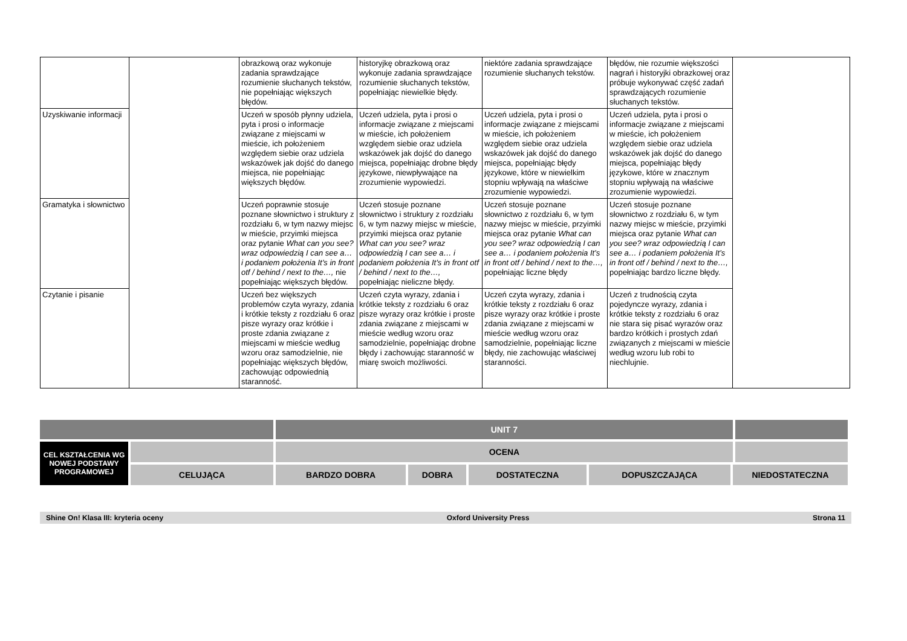| | | obrazkową oraz wykonuje zadania sprawdzające rozumienie słuchanych tekstów, nie popełniając większych błędów. | historyjkę obrazkową oraz wykonuje zadania sprawdzające rozumienie słuchanych tekstów, popełniając niewielkie błędy. | niektóre zadania sprawdzające rozumienie słuchanych tekstów. | błędów, nie rozumie większości nagrań i historyjki obrazkowej oraz próbuje wykonywać część zadań sprawdzających rozumienie słuchanych tekstów. | |
| Uzyskiwanie informacji | | Uczeń w sposób płynny udziela, pyta i prosi o informacje związane z miejscami w mieście, ich położeniem względem siebie oraz udziela wskazówek jak dojść do danego miejsca, nie popełniając większych błędów. | Uczeń udziela, pyta i prosi o informacje związane z miejscami w mieście, ich położeniem względem siebie oraz udziela wskazówek jak dojść do danego miejsca, popełniając drobne błędy językowe, niewpływające na zrozumienie wypowiedzi. | Uczeń udziela, pyta i prosi o informacje związane z miejscami w mieście, ich położeniem względem siebie oraz udziela wskazówek jak dojść do danego miejsca, popełniając błędy językowe, które w niewielkim stopniu wpływają na właściwe zrozumienie wypowiedzi. | Uczeń udziela, pyta i prosi o informacje związane z miejscami w mieście, ich położeniem względem siebie oraz udziela wskazówek jak dojść do danego miejsca, popełniając błędy językowe, które w znacznym stopniu wpływają na właściwe zrozumienie wypowiedzi. | |
| Gramatyka i słownictwo | | Uczeń poprawnie stosuje poznane słownictwo i struktury z rozdziału 6, w tym nazwy miejsc w mieście, przyimki miejsca oraz pytanie What can you see? wraz odpowiedzią I can see a… i podaniem położenia It’s in front otf / behind / next to the…, nie popełniając większych błędów. | Uczeń stosuje poznane słownictwo i struktury z rozdziału 6, w tym nazwy miejsc w mieście, przyimki miejsca oraz pytanie What can you see? wraz odpowiedzią I can see a… i podaniem położenia It’s in front otf / behind / next to the…, popełniając nieliczne błędy. | Uczeń stosuje poznane słownictwo z rozdziału 6, w tym nazwy miejsc w mieście, przyimki miejsca oraz pytanie What can you see? wraz odpowiedzią I can see a… i podaniem położenia It’s in front otf / behind / next to the…, popełniając liczne błędy | Uczeń stosuje poznane słownictwo z rozdziału 6, w tym nazwy miejsc w mieście, przyimki miejsca oraz pytanie What can you see? wraz odpowiedzią I can see a… i podaniem położenia It’s in front otf / behind / next to the…, popełniając bardzo liczne błędy. | |
| Czytanie i pisanie | | Uczeń bez większych problemów czyta wyrazy, zdania i krótkie teksty z rozdziału 6 oraz pisze wyrazy oraz krótkie i proste zdania związane z miejscami w mieście według wzoru oraz samodzielnie, nie popełniając większych błędów, zachowując odpowiednią staranność. | Uczeń czyta wyrazy, zdania i krótkie teksty z rozdziału 6 oraz pisze wyrazy oraz krótkie i proste zdania związane z miejscami w mieście według wzoru oraz samodzielnie, popełniając drobne błędy i zachowując staranność w miarę swoich możliwości. | Uczeń czyta wyrazy, zdania i krótkie teksty z rozdziału 6 oraz pisze wyrazy oraz krótkie i proste zdania związane z miejscami w mieście według wzoru oraz samodzielnie, popełniając liczne błędy, nie zachowując właściwej staranności. | Uczeń z trudnością czyta pojedyncze wyrazy, zdania i krótkie teksty z rozdziału 6 oraz nie stara się pisać wyrazów oraz bardzo krótkich i prostych zdań związanych z miejscami w mieście według wzoru lub robi to niechlujnie. | |
| | | UNIT 7 | | | | | |
| CEL KSZTAŁCENIA WG NOWEJ PODSTAWY PROGRAMOWEJ | | OCENA | | | | | |
| | CELUJĄCA | BARDZO DOBRA | DOBRA | DOSTATECZNA | DOPUSZCZAJĄCA | NIEDOSTATECZNA | |
Shine On! Klasa III: kryteria oceny Oxford University Press Strona 11